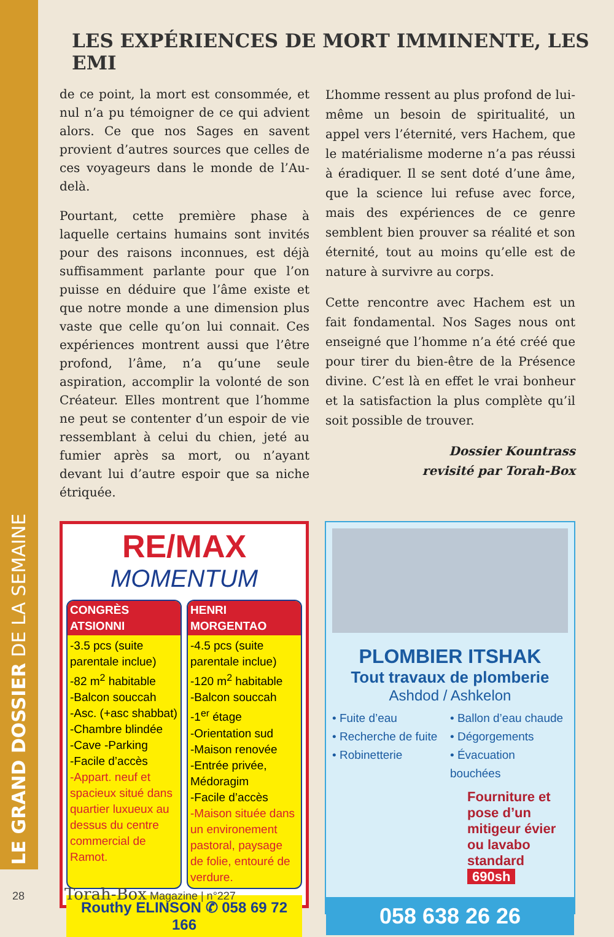LE GRAND DOSSIER DE LA SEMAINE
LES EXPÉRIENCES DE MORT IMMINENTE, LES EMI
de ce point, la mort est consommée, et nul n’a pu témoigner de ce qui advient alors. Ce que nos Sages en savent provient d’autres sources que celles de ces voyageurs dans le monde de l’Au-delà.
Pourtant, cette première phase à laquelle certains humains sont invités pour des raisons inconnues, est déjà suffisamment parlante pour que l’on puisse en déduire que l’âme existe et que notre monde a une dimension plus vaste que celle qu’on lui connait. Ces expériences montrent aussi que l’être profond, l’âme, n’a qu’une seule aspiration, accomplir la volonté de son Créateur. Elles montrent que l’homme ne peut se contenter d’un espoir de vie ressemblant à celui du chien, jeté au fumier après sa mort, ou n’ayant devant lui d’autre espoir que sa niche étriquée.
L’homme ressent au plus profond de lui-même un besoin de spiritualité, un appel vers l’éternité, vers Hachem, que le matérialisme moderne n’a pas réussi à éradiquer. Il se sent doté d’une âme, que la science lui refuse avec force, mais des expériences de ce genre semblent bien prouver sa réalité et son éternité, tout au moins qu’elle est de nature à survivre au corps.
Cette rencontre avec Hachem est un fait fondamental. Nos Sages nous ont enseigné que l’homme n’a été créé que pour tirer du bien-être de la Présence divine. C’est là en effet le vrai bonheur et la satisfaction la plus complète qu’il soit possible de trouver.
Dossier Kountrass
revisité par Torah-Box
RE/MAX
MOMENTUM
CONGRÈS ATSIONNI
-3.5 pcs (suite parentale inclue)
-82 m<sup>2</sup> habitable
-Balcon souccah
-Asc. (+asc shabbat)
-Chambre blindée
-Cave -Parking
-Facile d’accès
-Appart. neuf et spacieux situé dans quartier luxueux au dessus du centre commercial de Ramot.
HENRI MORGENTAO
-4.5 pcs (suite parentale inclue)
-120 m<sup>2</sup> habitable
-Balcon souccah
-1<sup>er</sup> étage
-Orientation sud
-Maison renovée
-Entrée privée, Médoragim
-Facile d’accès
-Maison située dans un environement pastoral, paysage de folie, entouré de verdure.
Routhy ELINSON ✆ 058 69 72 166
PLOMBIER ITSHAK
Tout travaux de plomberie
Ashdod / Ashkelon
• Fuite d’eau
• Recherche de fuite
• Robinetterie
• Ballon d’eau chaude
• Dégorgements
• Évacuation bouchées
Fourniture et pose d’un mitigeur évier ou lavabo standard
690sh
058 638 26 26
28 Torah-Box Magazine | n°227